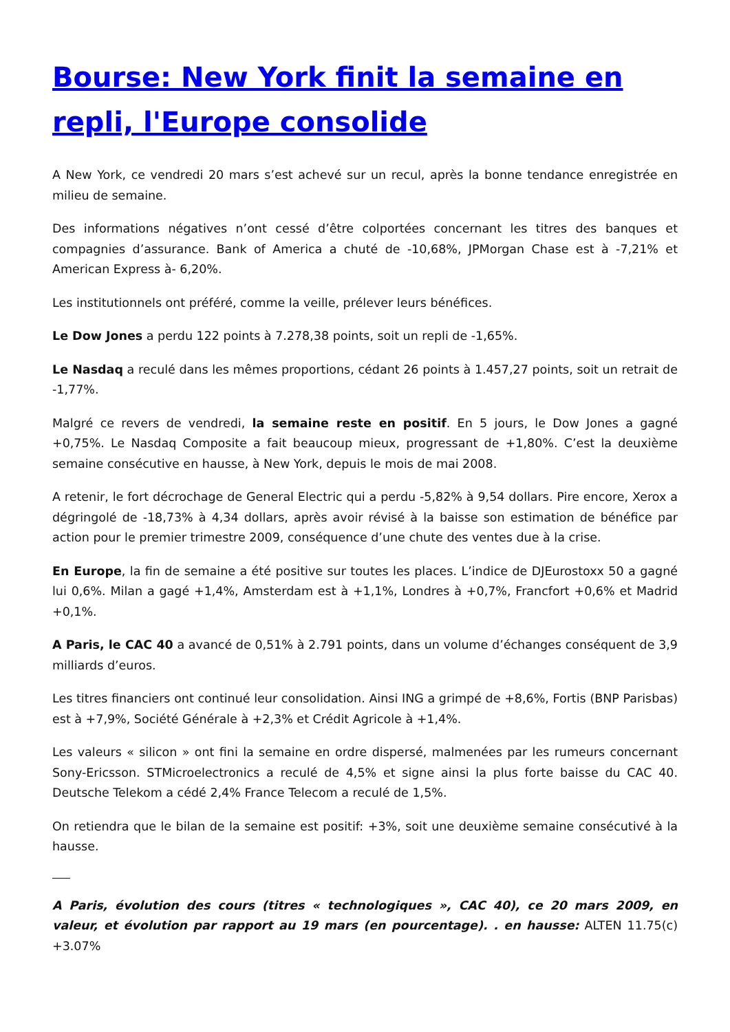Bourse: New York finit la semaine en repli, l'Europe consolide
A New York, ce vendredi 20 mars s’est achevé sur un recul, après la bonne tendance enregistrée en milieu de semaine.
Des informations négatives n’ont cessé d’être colportées concernant les titres des banques et compagnies d’assurance. Bank of America a chuté de -10,68%, JPMorgan Chase est à -7,21% et American Express à- 6,20%.
Les institutionnels ont préféré, comme la veille, prélever leurs bénéfices.
Le Dow Jones a perdu 122 points à 7.278,38 points, soit un repli de -1,65%.
Le Nasdaq a reculé dans les mêmes proportions, cédant 26 points à 1.457,27 points, soit un retrait de -1,77%.
Malgré ce revers de vendredi, la semaine reste en positif. En 5 jours, le Dow Jones a gagné +0,75%. Le Nasdaq Composite a fait beaucoup mieux, progressant de +1,80%. C’est la deuxième semaine consécutive en hausse, à New York, depuis le mois de mai 2008.
A retenir, le fort décrochage de General Electric qui a perdu -5,82% à 9,54 dollars. Pire encore, Xerox a dégringolé de -18,73% à 4,34 dollars, après avoir révisé à la baisse son estimation de bénéfice par action pour le premier trimestre 2009, conséquence d’une chute des ventes due à la crise.
En Europe, la fin de semaine a été positive sur toutes les places. L’indice de DJEurostoxx 50 a gagné lui 0,6%. Milan a gagé +1,4%, Amsterdam est à +1,1%, Londres à +0,7%, Francfort +0,6% et Madrid +0,1%.
A Paris, le CAC 40 a avancé de 0,51% à 2.791 points, dans un volume d’échanges conséquent de 3,9 milliards d’euros.
Les titres financiers ont continué leur consolidation. Ainsi ING a grimpé de +8,6%, Fortis (BNP Parisbas) est à +7,9%, Société Générale à +2,3% et Crédit Agricole à +1,4%.
Les valeurs « silicon » ont fini la semaine en ordre dispersé, malmenées par les rumeurs concernant Sony-Ericsson. STMicroelectronics a reculé de 4,5% et signe ainsi la plus forte baisse du CAC 40. Deutsche Telekom a cédé 2,4% France Telecom a reculé de 1,5%.
On retiendra que le bilan de la semaine est positif: +3%, soit une deuxième semaine consécutivé à la hausse.
A Paris, évolution des cours (titres « technologiques », CAC 40), ce 20 mars 2009, en valeur, et évolution par rapport au 19 mars (en pourcentage). . en hausse: ALTEN 11.75(c) +3.07%